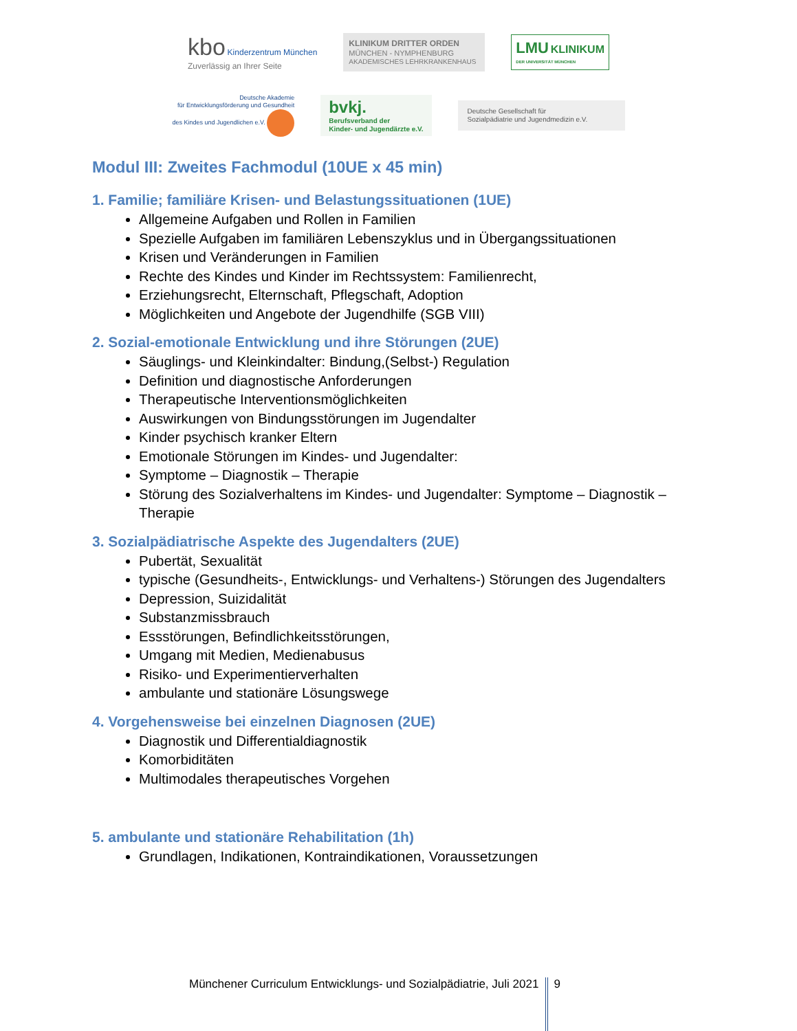kbo Kinderzentrum München
Zuverlässig an Ihrer Seite
KLINIKUM DRITTER ORDEN
MÜNCHEN - NYMPHENBURG
AKADEMISCHES LEHRKRANKENHAUS
LMU KLINIKUM
DER UNIVERSITÄT MÜNCHEN
Deutsche Akademie
für Entwicklungsförderung und Gesundheit
des Kindes und Jugendlichen e.V.
bvkj.
Berufsverband der
Kinder- und Jugendärzte e.V.
Deutsche Gesellschaft für
Sozialpädiatrie und Jugendmedizin e.V.
Modul III: Zweites Fachmodul (10UE x 45 min)
1. Familie; familiäre Krisen- und Belastungssituationen (1UE)
Allgemeine Aufgaben und Rollen in Familien
Spezielle Aufgaben im familiären Lebenszyklus und in Übergangssituationen
Krisen und Veränderungen in Familien
Rechte des Kindes und Kinder im Rechtssystem: Familienrecht,
Erziehungsrecht, Elternschaft, Pflegschaft, Adoption
Möglichkeiten und Angebote der Jugendhilfe (SGB VIII)
2. Sozial-emotionale Entwicklung und ihre Störungen (2UE)
Säuglings- und Kleinkindalter: Bindung,(Selbst-) Regulation
Definition und diagnostische Anforderungen
Therapeutische Interventionsmöglichkeiten
Auswirkungen von Bindungsstörungen im Jugendalter
Kinder psychisch kranker Eltern
Emotionale Störungen im Kindes- und Jugendalter:
Symptome – Diagnostik – Therapie
Störung des Sozialverhaltens im Kindes- und Jugendalter: Symptome – Diagnostik – Therapie
3. Sozialpädiatrische Aspekte des Jugendalters (2UE)
Pubertät, Sexualität
typische (Gesundheits-, Entwicklungs- und Verhaltens-) Störungen des Jugendalters
Depression, Suizidalität
Substanzmissbrauch
Essstörungen, Befindlichkeitsstörungen,
Umgang mit Medien, Medienabusus
Risiko- und Experimentierverhalten
ambulante und stationäre Lösungswege
4. Vorgehensweise bei einzelnen Diagnosen (2UE)
Diagnostik und Differentialdiagnostik
Komorbiditäten
Multimodales therapeutisches Vorgehen
5. ambulante und stationäre Rehabilitation (1h)
Grundlagen, Indikationen, Kontraindikationen, Voraussetzungen
Münchener Curriculum Entwicklungs- und Sozialpädiatrie, Juli 2021 9